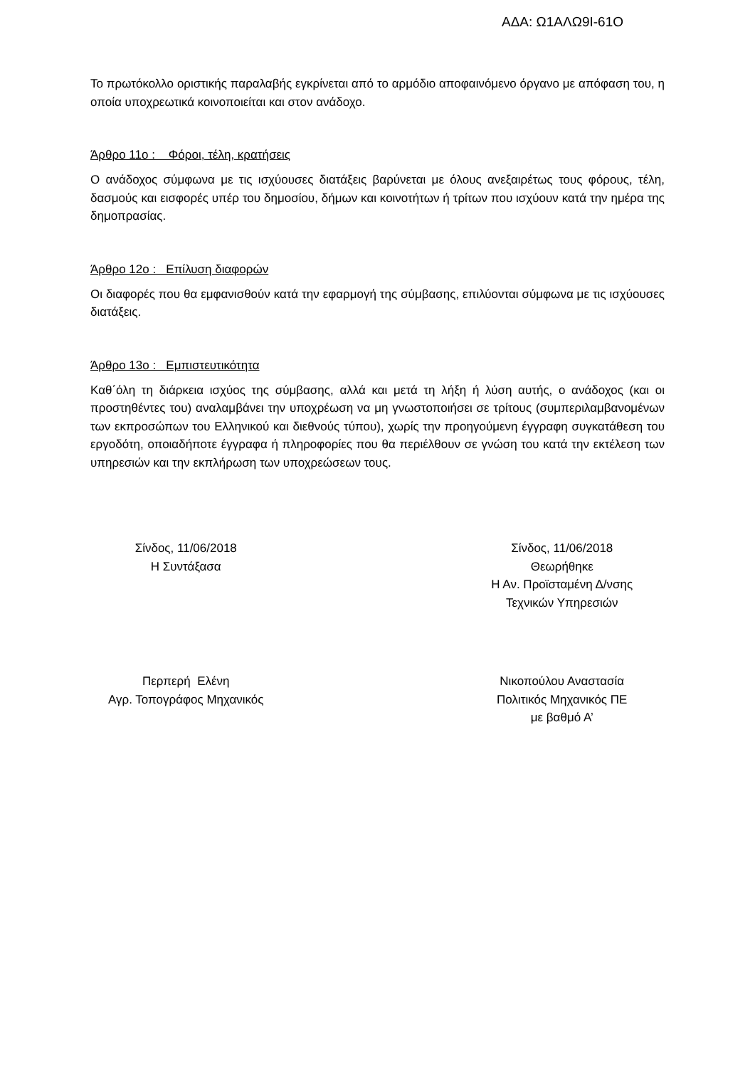ΑΔΑ: Ω1ΑΛΩ9Ι-61Ο
Το πρωτόκολλο οριστικής παραλαβής εγκρίνεται από το αρμόδιο αποφαινόμενο όργανο με απόφαση του, η οποία υποχρεωτικά κοινοποιείται και στον ανάδοχο.
Άρθρο 11ο : Φόροι, τέλη, κρατήσεις
Ο ανάδοχος σύμφωνα με τις ισχύουσες διατάξεις βαρύνεται με όλους ανεξαιρέτως τους φόρους, τέλη, δασμούς και εισφορές υπέρ του δημοσίου, δήμων και κοινοτήτων ή τρίτων που ισχύουν κατά την ημέρα της δημοπρασίας.
Άρθρο 12ο : Επίλυση διαφορών
Οι διαφορές που θα εμφανισθούν κατά την εφαρμογή της σύμβασης, επιλύονται σύμφωνα με τις ισχύουσες διατάξεις.
Άρθρο 13ο : Εμπιστευτικότητα
Καθ΄όλη τη διάρκεια ισχύος της σύμβασης, αλλά και μετά τη λήξη ή λύση αυτής, ο ανάδοχος (και οι προστηθέντες του) αναλαμβάνει την υποχρέωση να μη γνωστοποιήσει σε τρίτους (συμπεριλαμβανομένων των εκπροσώπων του Ελληνικού και διεθνούς τύπου), χωρίς την προηγούμενη έγγραφη συγκατάθεση του εργοδότη, οποιαδήποτε έγγραφα ή πληροφορίες που θα περιέλθουν σε γνώση του κατά την εκτέλεση των υπηρεσιών και την εκπλήρωση των υποχρεώσεων τους.
Σίνδος, 11/06/2018
Η Συντάξασα
Σίνδος, 11/06/2018
Θεωρήθηκε
Η Αν. Προϊσταμένη Δ/νσης
Τεχνικών Υπηρεσιών
Περπερή Ελένη
Αγρ. Τοπογράφος Μηχανικός
Νικοπούλου Αναστασία
Πολιτικός Μηχανικός ΠΕ
με βαθμό Α’